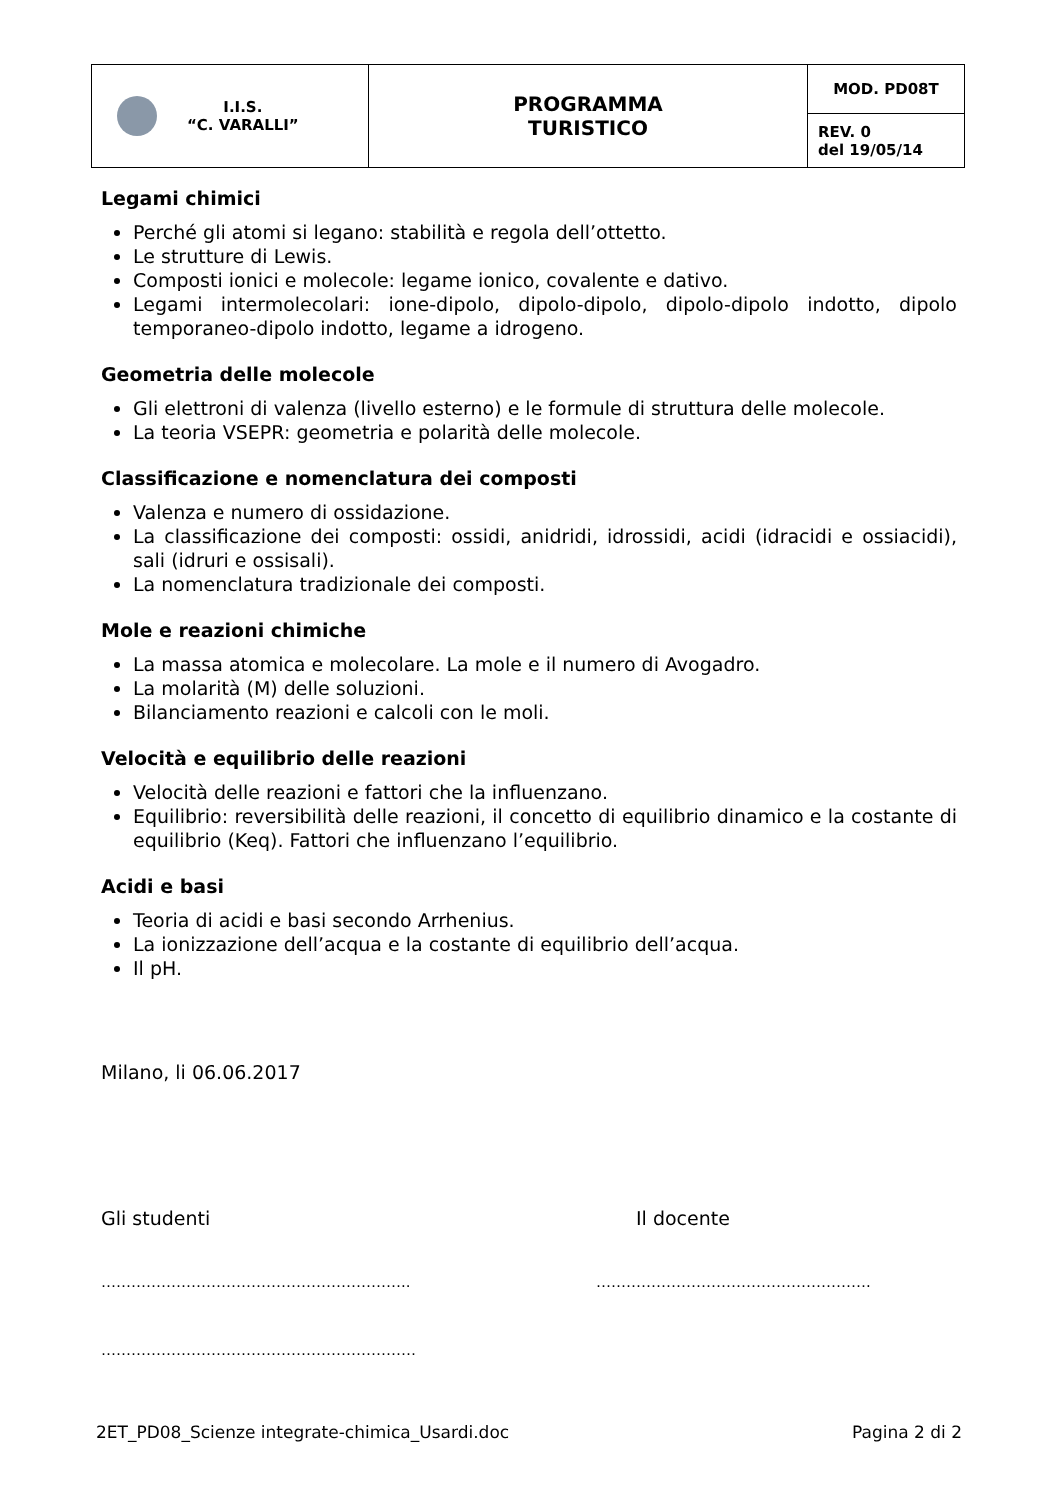| I.I.S. “C. VARALLI” | PROGRAMMA TURISTICO | MOD. PD08T |
| | | REV. 0 del 19/05/14 |
Legami chimici
Perché gli atomi si legano: stabilità e regola dell’ottetto.
Le strutture di Lewis.
Composti ionici e molecole: legame ionico, covalente e dativo.
Legami intermolecolari: ione-dipolo, dipolo-dipolo, dipolo-dipolo indotto, dipolo temporaneo-dipolo indotto, legame a idrogeno.
Geometria delle molecole
Gli elettroni di valenza (livello esterno) e le formule di struttura delle molecole.
La teoria VSEPR: geometria e polarità delle molecole.
Classificazione e nomenclatura dei composti
Valenza e numero di ossidazione.
La classificazione dei composti: ossidi, anidridi, idrossidi, acidi (idracidi e ossiacidi), sali (idruri e ossisali).
La nomenclatura tradizionale dei composti.
Mole e reazioni chimiche
La massa atomica e molecolare. La mole e il numero di Avogadro.
La molarità (M) delle soluzioni.
Bilanciamento reazioni e calcoli con le moli.
Velocità e equilibrio delle reazioni
Velocità delle reazioni e fattori che la influenzano.
Equilibrio: reversibilità delle reazioni, il concetto di equilibrio dinamico e la costante di equilibrio (Keq). Fattori che influenzano l’equilibrio.
Acidi e basi
Teoria di acidi e basi secondo Arrhenius.
La ionizzazione dell’acqua e la costante di equilibrio dell’acqua.
Il pH.
Milano, li 06.06.2017
Gli studenti Il docente
…………………………………………………….. ……………………………………………….
………………………………………………………
2ET_PD08_Scienze integrate-chimica_Usardi.doc Pagina 2 di 2